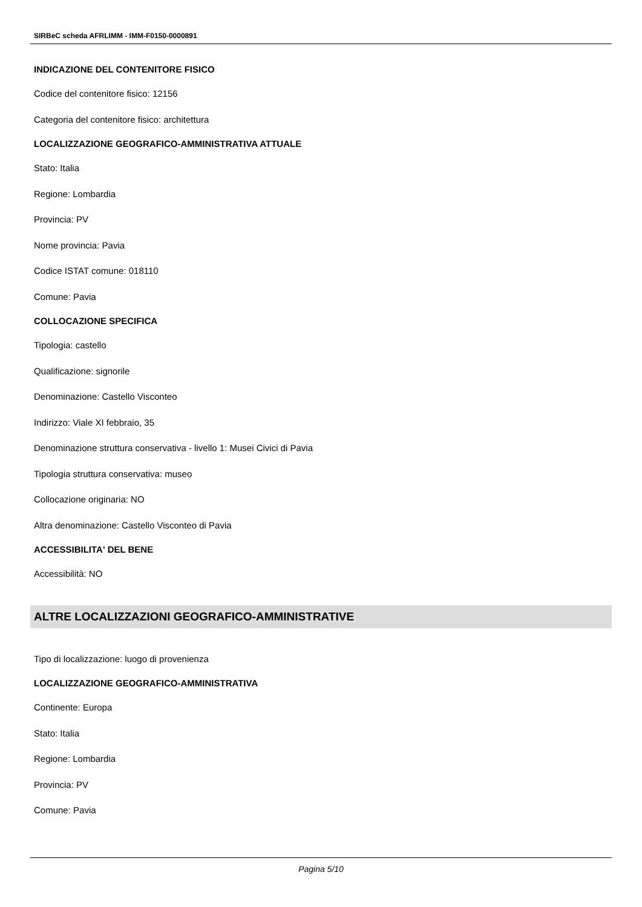SIRBeC scheda AFRLIMM - IMM-F0150-0000891
INDICAZIONE DEL CONTENITORE FISICO
Codice del contenitore fisico: 12156
Categoria del contenitore fisico: architettura
LOCALIZZAZIONE GEOGRAFICO-AMMINISTRATIVA ATTUALE
Stato: Italia
Regione: Lombardia
Provincia: PV
Nome provincia: Pavia
Codice ISTAT comune: 018110
Comune: Pavia
COLLOCAZIONE SPECIFICA
Tipologia: castello
Qualificazione: signorile
Denominazione: Castello Visconteo
Indirizzo: Viale XI febbraio, 35
Denominazione struttura conservativa - livello 1: Musei Civici di Pavia
Tipologia struttura conservativa: museo
Collocazione originaria: NO
Altra denominazione: Castello Visconteo di Pavia
ACCESSIBILITA' DEL BENE
Accessibilità: NO
ALTRE LOCALIZZAZIONI GEOGRAFICO-AMMINISTRATIVE
Tipo di localizzazione: luogo di provenienza
LOCALIZZAZIONE GEOGRAFICO-AMMINISTRATIVA
Continente: Europa
Stato: Italia
Regione: Lombardia
Provincia: PV
Comune: Pavia
Pagina 5/10